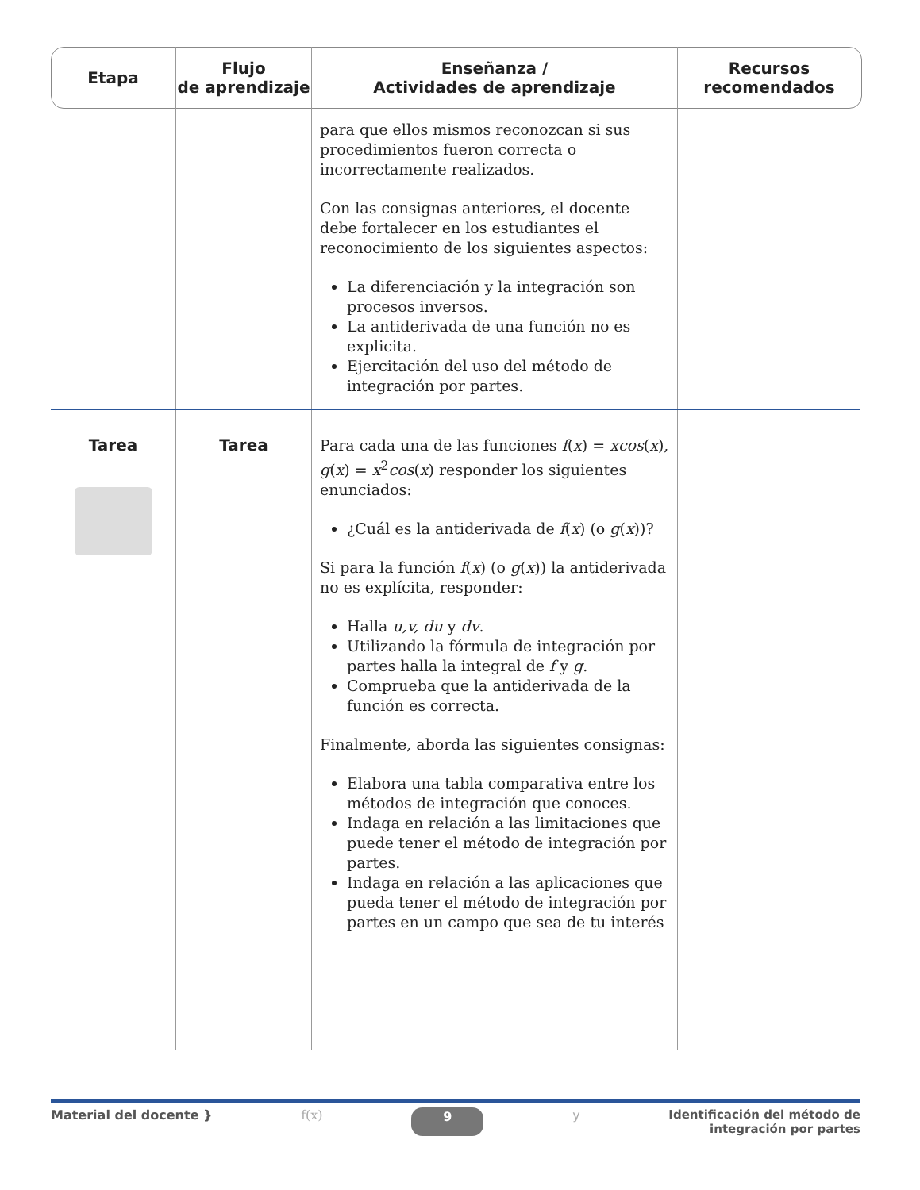| Etapa | Flujo de aprendizaje | Enseñanza / Actividades de aprendizaje | Recursos recomendados |
| --- | --- | --- | --- |
| | | para que ellos mismos reconozcan si sus procedimientos fueron correcta o incorrectamente realizados. Con las consignas anteriores, el docente debe fortalecer en los estudiantes el reconocimiento de los siguientes aspectos: La diferenciación y la integración son procesos inversos. La antiderivada de una función no es explicita. Ejercitación del uso del método de integración por partes. | |
| Tarea | Tarea | Para cada una de las funciones f ( x ) = xcos ( x ), g ( x ) = x<sup>2</sup> cos ( x ) responder los siguientes enunciados: ¿Cuál es la antiderivada de f ( x ) (o g ( x ))? Si para la función f ( x ) (o g ( x )) la antiderivada no es explícita, responder: Halla u,v, du y dv . Utilizando la fórmula de integración por partes halla la integral de f y g . Comprueba que la antiderivada de la función es correcta. Finalmente, aborda las siguientes consignas: Elabora una tabla comparativa entre los métodos de integración que conoces. Indaga en relación a las limitaciones que puede tener el método de integración por partes. Indaga en relación a las aplicaciones que pueda tener el método de integración por partes en un campo que sea de tu interés | |
Material del docente } f(x) 9 y Identificación del método de
integración por partes